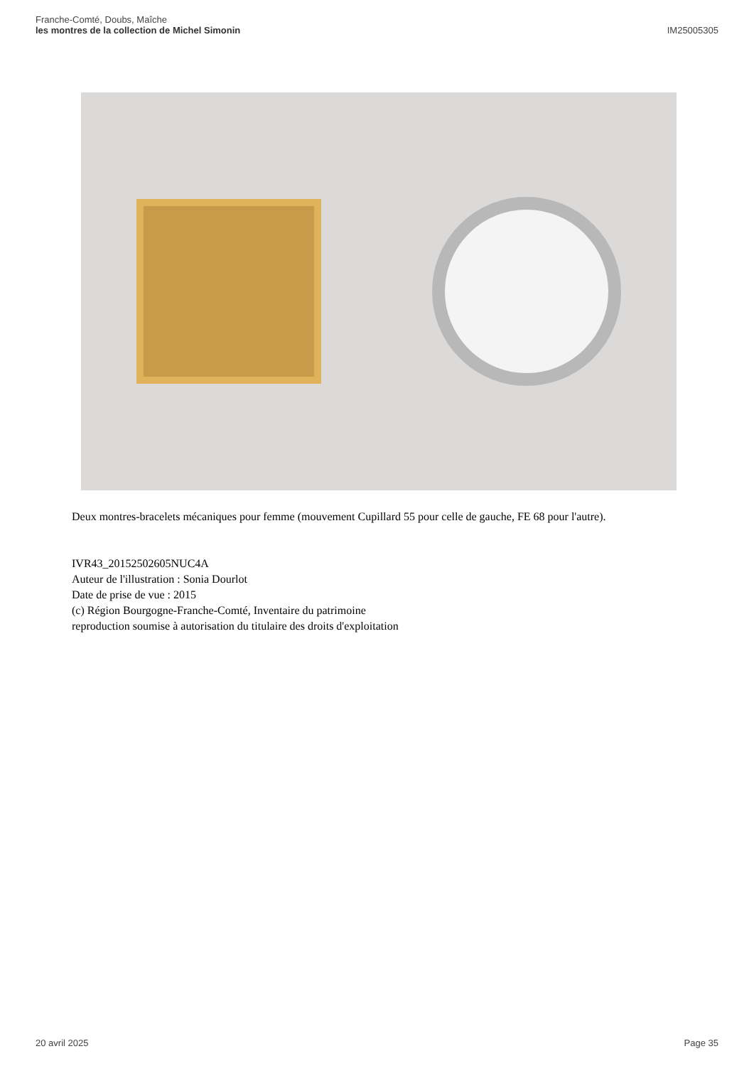Franche-Comté, Doubs, Maîche
les montres de la collection de Michel Simonin
IM25005305
Deux montres-bracelets mécaniques pour femme (mouvement Cupillard 55 pour celle de gauche, FE 68 pour l'autre).
IVR43_20152502605NUC4A
Auteur de l'illustration : Sonia Dourlot
Date de prise de vue : 2015
(c) Région Bourgogne-Franche-Comté, Inventaire du patrimoine
reproduction soumise à autorisation du titulaire des droits d'exploitation
20 avril 2025 Page 35